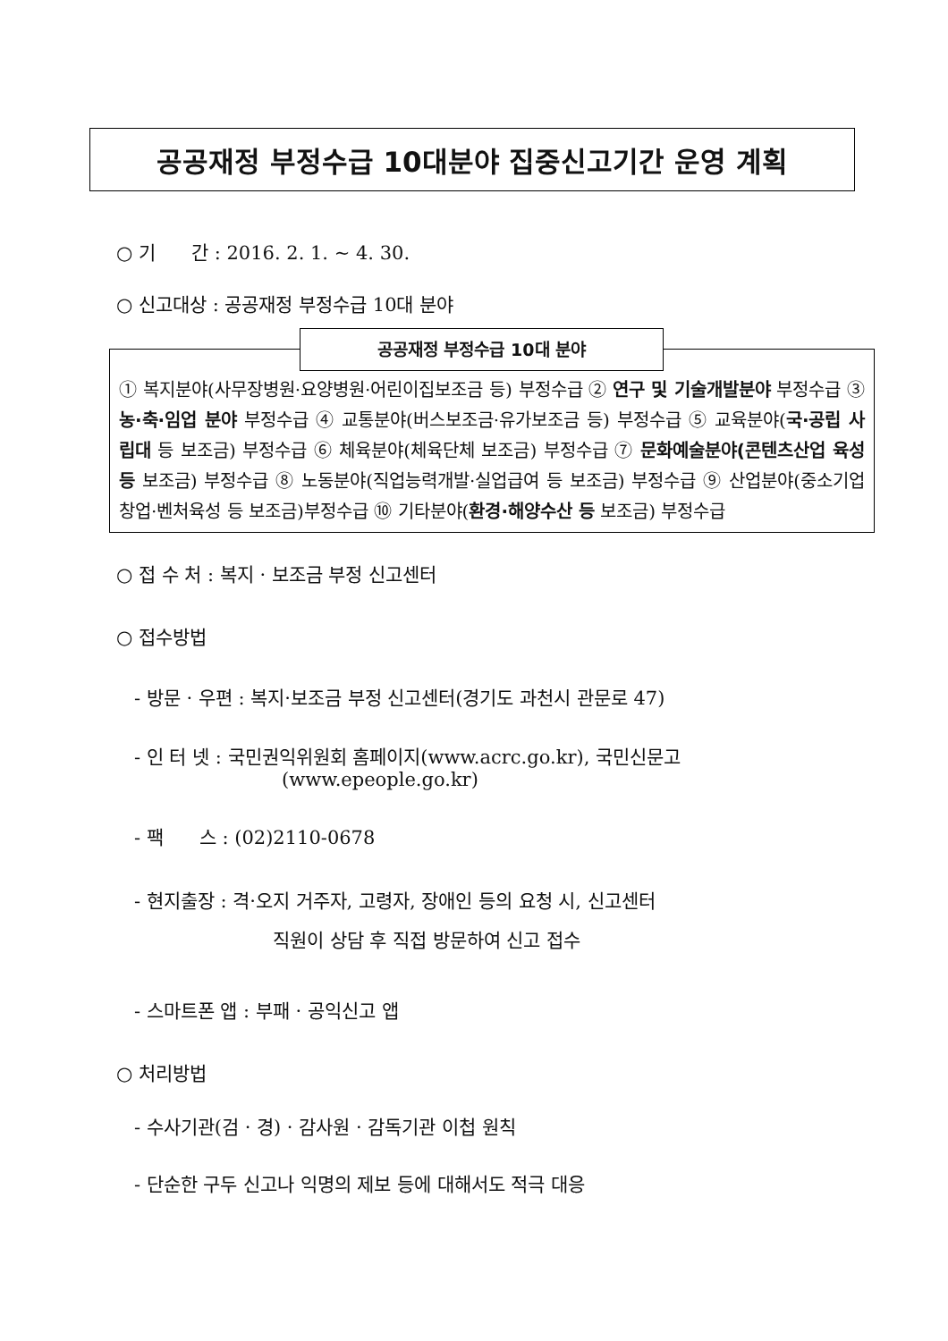공공재정 부정수급 10대분야 집중신고기간 운영 계획
○ 기 간 : 2016. 2. 1. ~ 4. 30.
○ 신고대상 : 공공재정 부정수급 10대 분야
공공재정 부정수급 10대 분야
① 복지분야(사무장병원·요양병원·어린이집보조금 등) 부정수급 ② 연구 및 기술개발분야 부정수급 ③ 농·축·임업 분야 부정수급 ④ 교통분야(버스보조금·유가보조금 등) 부정수급 ⑤ 교육분야(국·공립 사립대 등 보조금) 부정수급 ⑥ 체육분야(체육단체 보조금) 부정수급 ⑦ 문화예술분야(콘텐츠산업 육성 등 보조금) 부정수급 ⑧ 노동분야(직업능력개발·실업급여 등 보조금) 부정수급 ⑨ 산업분야(중소기업창업·벤처육성 등 보조금)부정수급 ⑩ 기타분야(환경·해양수산 등 보조금) 부정수급
○ 접 수 처 : 복지 · 보조금 부정 신고센터
○ 접수방법
- 방문 · 우편 : 복지·보조금 부정 신고센터(경기도 과천시 관문로 47)
- 인 터 넷 : 국민권익위원회 홈페이지(www.acrc.go.kr), 국민신문고
(www.epeople.go.kr)
- 팩 스 : (02)2110-0678
- 현지출장 : 격·오지 거주자, 고령자, 장애인 등의 요청 시, 신고센터
직원이 상담 후 직접 방문하여 신고 접수
- 스마트폰 앱 : 부패 · 공익신고 앱
○ 처리방법
- 수사기관(검 · 경) · 감사원 · 감독기관 이첩 원칙
- 단순한 구두 신고나 익명의 제보 등에 대해서도 적극 대응